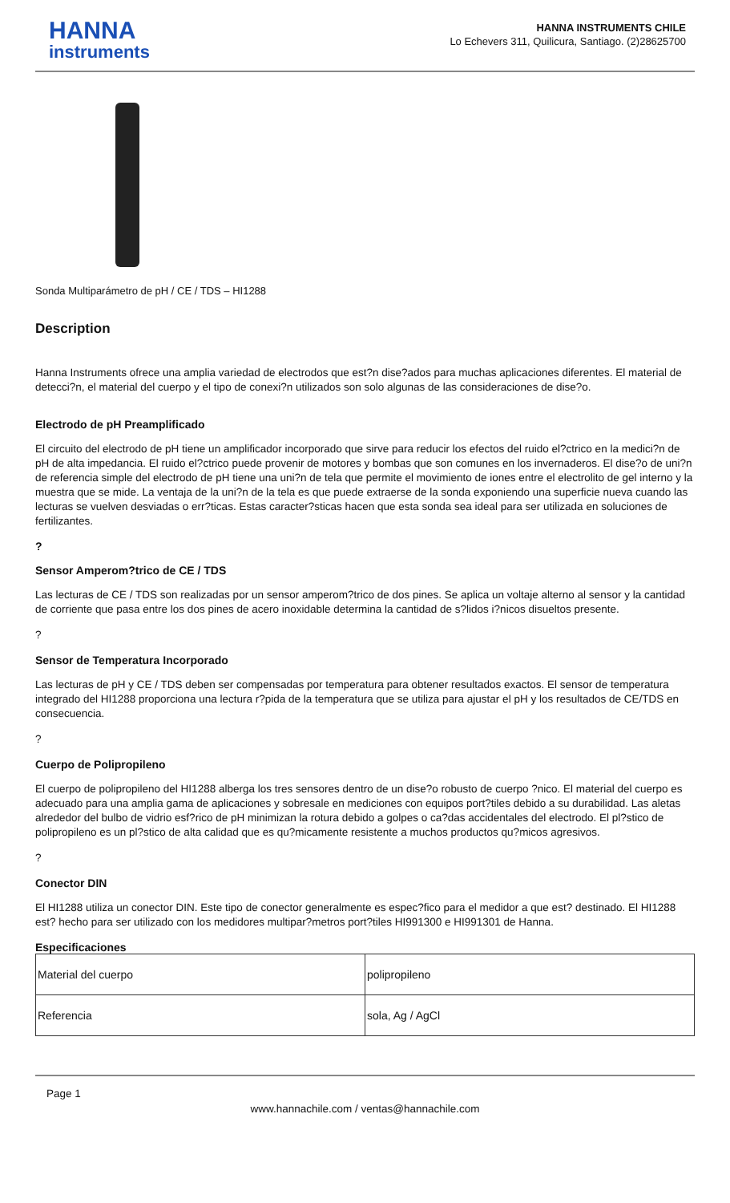HANNA
instruments
HANNA INSTRUMENTS CHILE
Lo Echevers 311, Quilicura, Santiago. (2)28625700
Sonda Multiparámetro de pH / CE / TDS – HI1288
Description
Hanna Instruments ofrece una amplia variedad de electrodos que est?n dise?ados para muchas aplicaciones diferentes. El material de detecci?n, el material del cuerpo y el tipo de conexi?n utilizados son solo algunas de las consideraciones de dise?o.
Electrodo de pH Preamplificado
El circuito del electrodo de pH tiene un amplificador incorporado que sirve para reducir los efectos del ruido el?ctrico en la medici?n de pH de alta impedancia. El ruido el?ctrico puede provenir de motores y bombas que son comunes en los invernaderos. El dise?o de uni?n de referencia simple del electrodo de pH tiene una uni?n de tela que permite el movimiento de iones entre el electrolito de gel interno y la muestra que se mide. La ventaja de la uni?n de la tela es que puede extraerse de la sonda exponiendo una superficie nueva cuando las lecturas se vuelven desviadas o err?ticas. Estas caracter?sticas hacen que esta sonda sea ideal para ser utilizada en soluciones de fertilizantes.
?
Sensor Amperom?trico de CE / TDS
Las lecturas de CE / TDS son realizadas por un sensor amperom?trico de dos pines. Se aplica un voltaje alterno al sensor y la cantidad de corriente que pasa entre los dos pines de acero inoxidable determina la cantidad de s?lidos i?nicos disueltos presente.
?
Sensor de Temperatura Incorporado
Las lecturas de pH y CE / TDS deben ser compensadas por temperatura para obtener resultados exactos. El sensor de temperatura integrado del HI1288 proporciona una lectura r?pida de la temperatura que se utiliza para ajustar el pH y los resultados de CE/TDS en consecuencia.
?
Cuerpo de Polipropileno
El cuerpo de polipropileno del HI1288 alberga los tres sensores dentro de un dise?o robusto de cuerpo ?nico. El material del cuerpo es adecuado para una amplia gama de aplicaciones y sobresale en mediciones con equipos port?tiles debido a su durabilidad. Las aletas alrededor del bulbo de vidrio esf?rico de pH minimizan la rotura debido a golpes o ca?das accidentales del electrodo. El pl?stico de polipropileno es un pl?stico de alta calidad que es qu?micamente resistente a muchos productos qu?micos agresivos.
?
Conector DIN
El HI1288 utiliza un conector DIN. Este tipo de conector generalmente es espec?fico para el medidor a que est? destinado. El HI1288 est? hecho para ser utilizado con los medidores multipar?metros port?tiles HI991300 e HI991301 de Hanna.
Especificaciones
| Material del cuerpo | polipropileno |
| Referencia | sola, Ag / AgCl |
Page 1
www.hannachile.com / ventas@hannachile.com